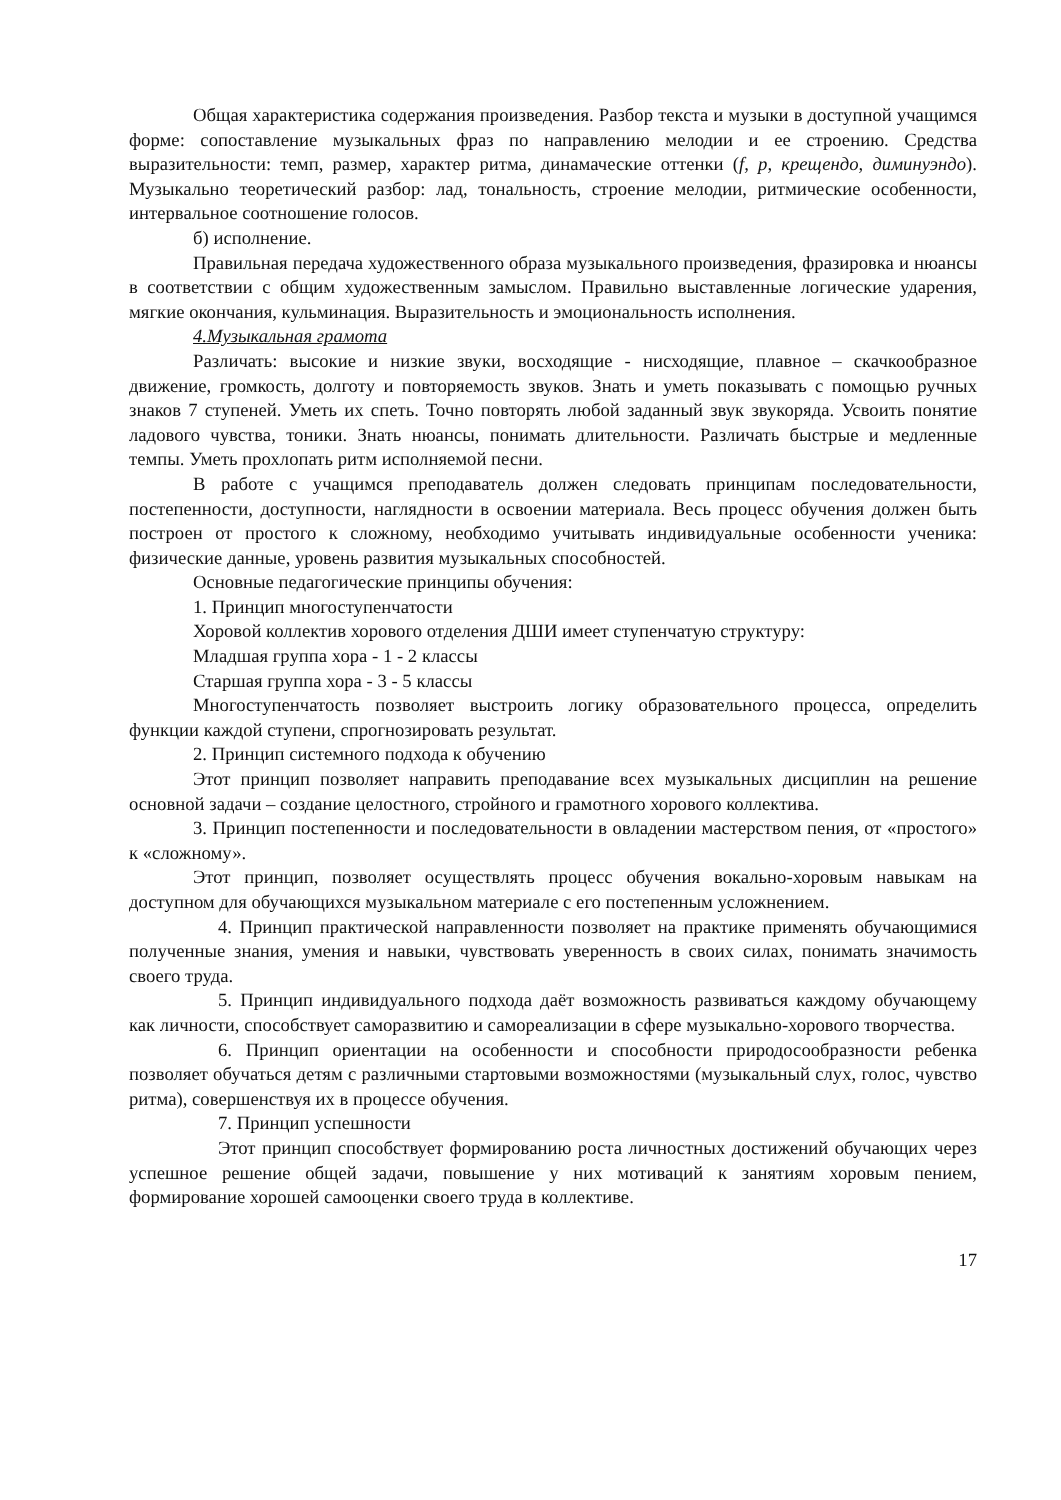Общая характеристика содержания произведения. Разбор текста и музыки в доступной учащимся форме: сопоставление музыкальных фраз по направлению мелодии и ее строению. Средства выразительности: темп, размер, характер ритма, динамаческие оттенки (f, p, крещендо, диминуэндо). Музыкально теоретический разбор: лад, тональность, строение мелодии, ритмические особенности, интервальное соотношение голосов.
б) исполнение.
Правильная передача художественного образа музыкального произведения, фразировка и нюансы в соответствии с общим художественным замыслом. Правильно выставленные логические ударения, мягкие окончания, кульминация. Выразительность и эмоциональность исполнения.
4.Музыкальная грамота
Различать: высокие и низкие звуки, восходящие - нисходящие, плавное – скачкообразное движение, громкость, долготу и повторяемость звуков. Знать и уметь показывать с помощью ручных знаков 7 ступеней. Уметь их спеть. Точно повторять любой заданный звук звукоряда. Усвоить понятие ладового чувства, тоники. Знать нюансы, понимать длительности. Различать быстрые и медленные темпы. Уметь прохлопать ритм исполняемой песни.
В работе с учащимся преподаватель должен следовать принципам последовательности, постепенности, доступности, наглядности в освоении материала. Весь процесс обучения должен быть построен от простого к сложному, необходимо учитывать индивидуальные особенности ученика: физические данные, уровень развития музыкальных способностей.
Основные педагогические принципы обучения:
1. Принцип многоступенчатости
Хоровой коллектив хорового отделения ДШИ имеет ступенчатую структуру:
Младшая группа хора - 1 - 2 классы
Старшая группа хора - 3 - 5 классы
Многоступенчатость позволяет выстроить логику образовательного процесса, определить функции каждой ступени, спрогнозировать результат.
2. Принцип системного подхода к обучению
Этот принцип позволяет направить преподавание всех музыкальных дисциплин на решение основной задачи – создание целостного, стройного и грамотного хорового коллектива.
3. Принцип постепенности и последовательности в овладении мастерством пения, от «простого» к «сложному».
Этот принцип, позволяет осуществлять процесс обучения вокально-хоровым навыкам на доступном для обучающихся музыкальном материале с его постепенным усложнением.
4. Принцип практической направленности позволяет на практике применять обучающимися полученные знания, умения и навыки, чувствовать уверенность в своих силах, понимать значимость своего труда.
5. Принцип индивидуального подхода даёт возможность развиваться каждому обучающему как личности, способствует саморазвитию и самореализации в сфере музыкально-хорового творчества.
6. Принцип ориентации на особенности и способности природосообразности ребенка позволяет обучаться детям с различными стартовыми возможностями (музыкальный слух, голос, чувство ритма), совершенствуя их в процессе обучения.
7. Принцип успешности
Этот принцип способствует формированию роста личностных достижений обучающих через успешное решение общей задачи, повышение у них мотиваций к занятиям хоровым пением, формирование хорошей самооценки своего труда в коллективе.
17